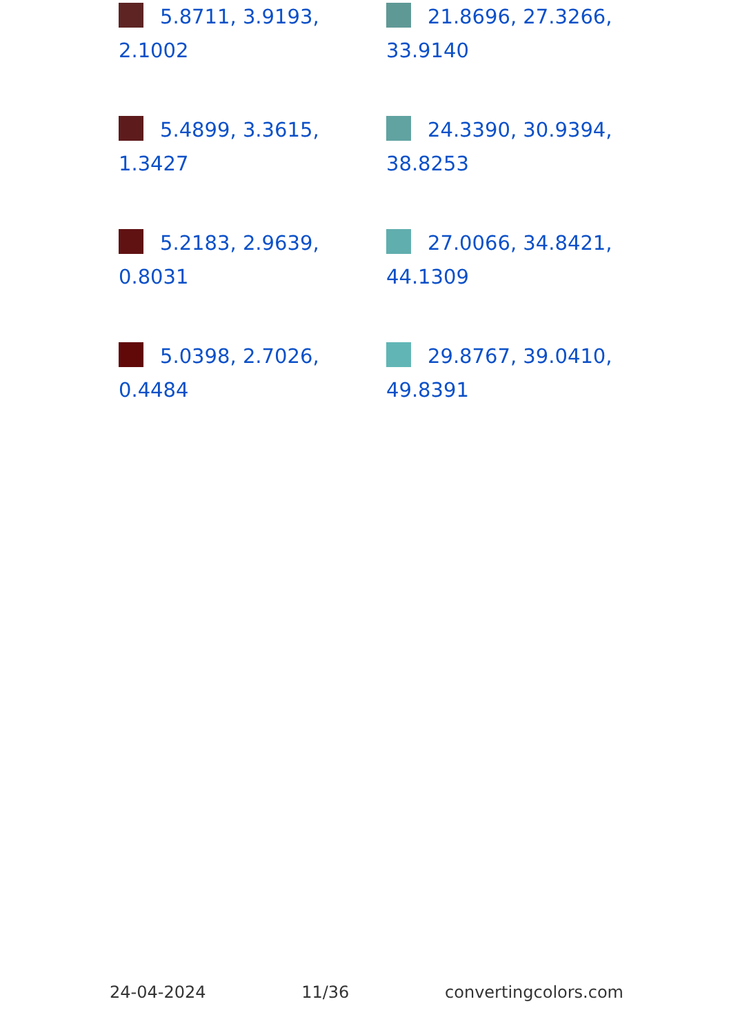5.8711, 3.9193, 2.1002
21.8696, 27.3266, 33.9140
5.4899, 3.3615, 1.3427
24.3390, 30.9394, 38.8253
5.2183, 2.9639, 0.8031
27.0066, 34.8421, 44.1309
5.0398, 2.7026, 0.4484
29.8767, 39.0410, 49.8391
24-04-2024 11/36 convertingcolors.com